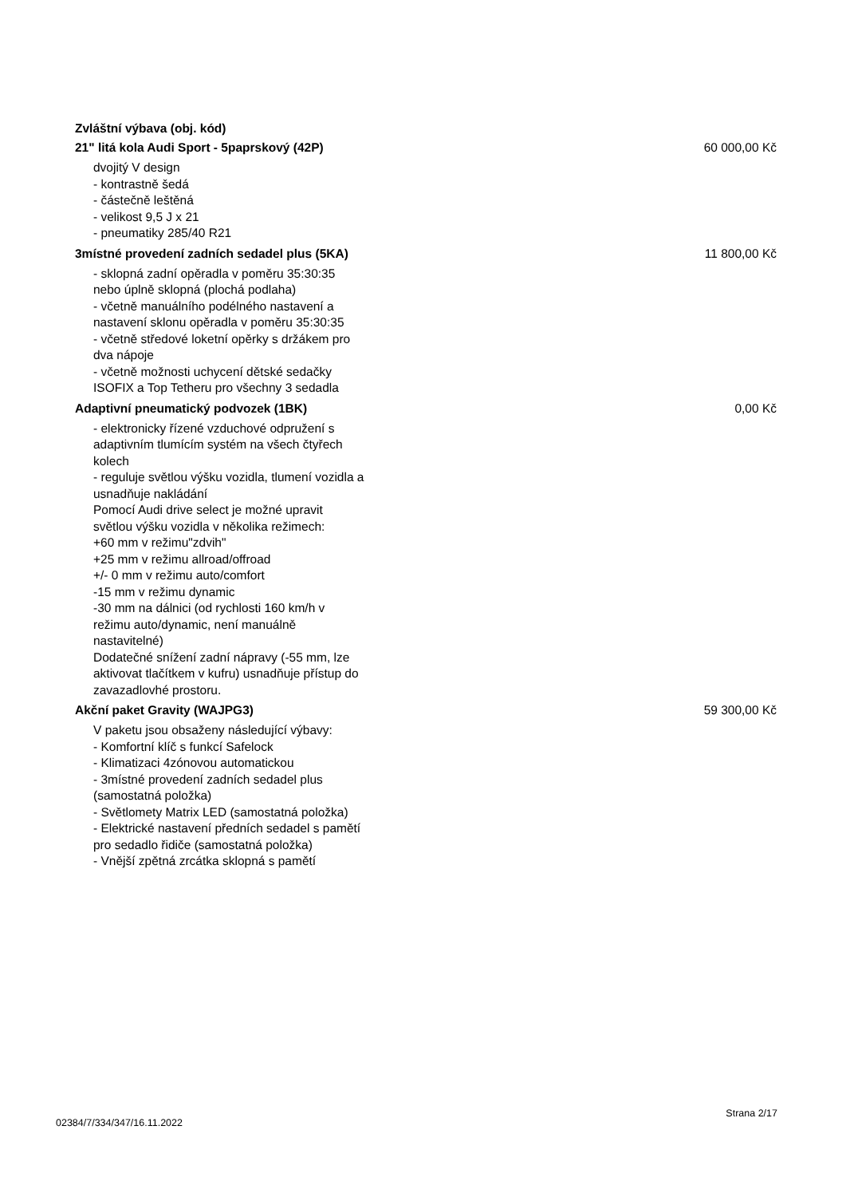Zvláštní výbava (obj. kód)
21" litá kola Audi Sport - 5paprskový (42P) 60 000,00 Kč
dvojitý V design
- kontrastně šedá
- částečně leštěná
- velikost 9,5 J x 21
- pneumatiky 285/40 R21
3místné provedení zadních sedadel plus (5KA) 11 800,00 Kč
- sklopná zadní opěradla v poměru 35:30:35 nebo úplně sklopná (plochá podlaha)
- včetně manuálního podélného nastavení a nastavení sklonu opěradla v poměru 35:30:35
- včetně středové loketní opěrky s držákem pro dva nápoje
- včetně možnosti uchycení dětské sedačky ISOFIX a Top Tetheru pro všechny 3 sedadla
Adaptivní pneumatický podvozek (1BK) 0,00 Kč
- elektronicky řízené vzduchové odpružení s adaptivním tlumícím systém na všech čtyřech kolech
- reguluje světlou výšku vozidla, tlumení vozidla a usnadňuje nakládání
Pomocí Audi drive select je možné upravit světlou výšku vozidla v několika režimech:
+60 mm v režimu"zdvih"
+25 mm v režimu allroad/offroad
+/- 0 mm v režimu auto/comfort
-15 mm v režimu dynamic
-30 mm na dálnici (od rychlosti 160 km/h v režimu auto/dynamic, není manuálně nastavitelné)
Dodatečné snížení zadní nápravy (-55 mm, lze aktivovat tlačítkem v kufru) usnadňuje přístup do zavazadlovhé prostoru.
Akční paket Gravity (WAJPG3) 59 300,00 Kč
V paketu jsou obsaženy následující výbavy:
- Komfortní klíč s funkcí Safelock
- Klimatizaci 4zónovou automatickou
- 3místné provedení zadních sedadel plus (samostatná položka)
- Světlomety Matrix LED (samostatná položka)
- Elektrické nastavení předních sedadel s pamětí pro sedadlo řidiče (samostatná položka)
- Vnější zpětná zrcátka sklopná s pamětí
02384/7/334/347/16.11.2022 Strana 2/17